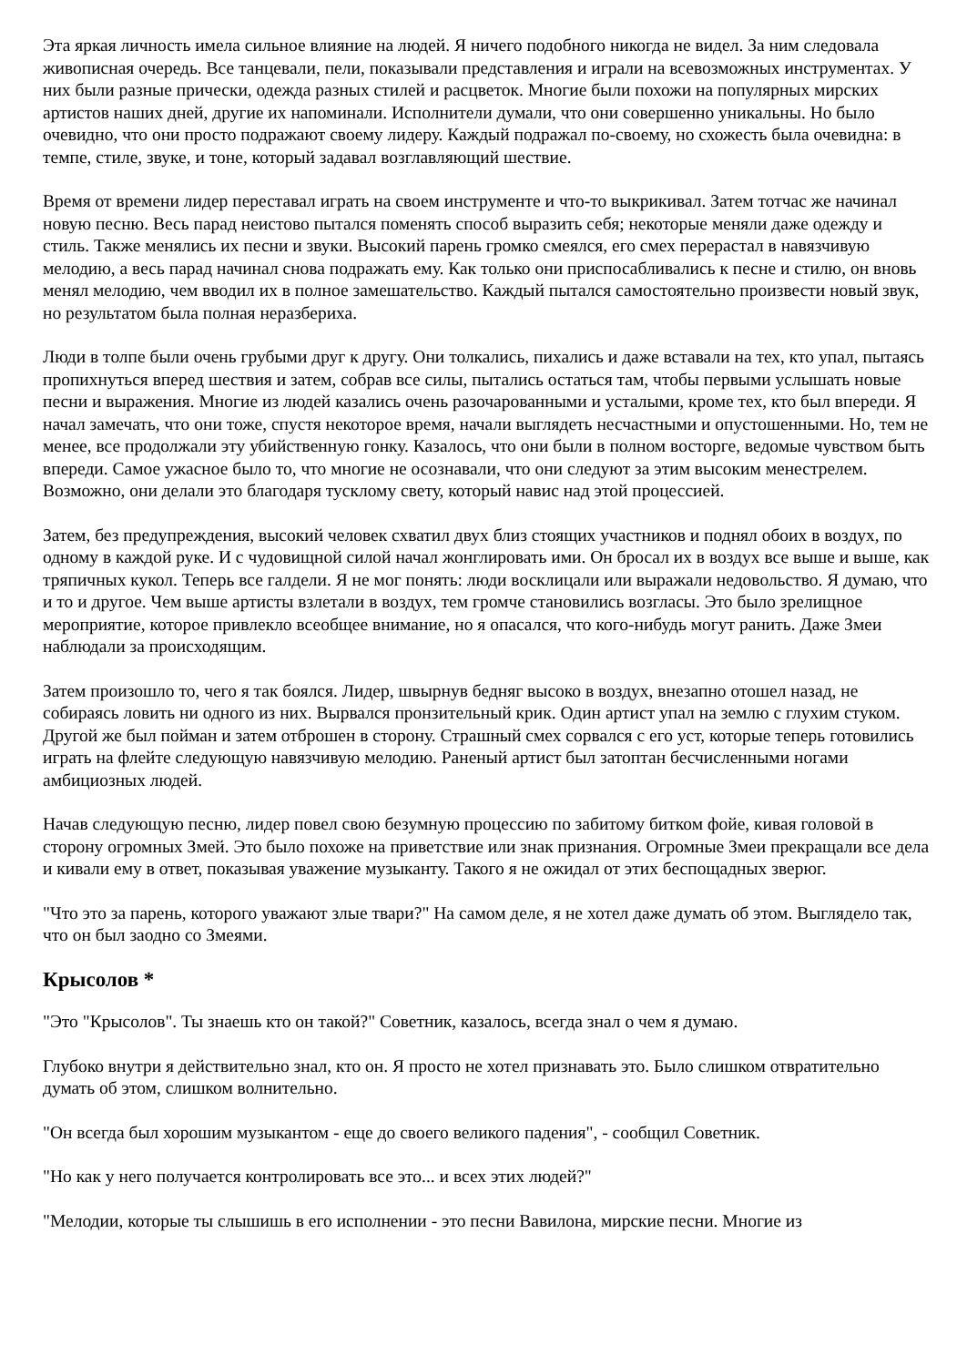Эта яркая личность имела сильное влияние на людей. Я ничего подобного никогда не видел. За ним следовала живописная очередь. Все танцевали, пели, показывали представления и играли на всевозможных инструментах. У них были разные прически, одежда разных стилей и расцветок. Многие были похожи на популярных мирских артистов наших дней, другие их напоминали. Исполнители думали, что они совершенно уникальны. Но было очевидно, что они просто подражают своему лидеру. Каждый подражал по-своему, но схожесть была очевидна: в темпе, стиле, звуке, и тоне, который задавал возглавляющий шествие.
Время от времени лидер переставал играть на своем инструменте и что-то выкрикивал. Затем тотчас же начинал новую песню. Весь парад неистово пытался поменять способ выразить себя; некоторые меняли даже одежду и стиль. Также менялись их песни и звуки. Высокий парень громко смеялся, его смех перерастал в навязчивую мелодию, а весь парад начинал снова подражать ему. Как только они приспосабливались к песне и стилю, он вновь менял мелодию, чем вводил их в полное замешательство. Каждый пытался самостоятельно произвести новый звук, но результатом была полная неразбериха.
Люди в толпе были очень грубыми друг к другу. Они толкались, пихались и даже вставали на тех, кто упал, пытаясь пропихнуться вперед шествия и затем, собрав все силы, пытались остаться там, чтобы первыми услышать новые песни и выражения. Многие из людей казались очень разочарованными и усталыми, кроме тех, кто был впереди. Я начал замечать, что они тоже, спустя некоторое время, начали выглядеть несчастными и опустошенными. Но, тем не менее, все продолжали эту убийственную гонку. Казалось, что они были в полном восторге, ведомые чувством быть впереди. Самое ужасное было то, что многие не осознавали, что они следуют за этим высоким менестрелем. Возможно, они делали это благодаря тусклому свету, который навис над этой процессией.
Затем, без предупреждения, высокий человек схватил двух близ стоящих участников и поднял обоих в воздух, по одному в каждой руке. И с чудовищной силой начал жонглировать ими. Он бросал их в воздух все выше и выше, как тряпичных кукол. Теперь все галдели. Я не мог понять: люди восклицали или выражали недовольство. Я думаю, что и то и другое. Чем выше артисты взлетали в воздух, тем громче становились возгласы. Это было зрелищное мероприятие, которое привлекло всеобщее внимание, но я опасался, что кого-нибудь могут ранить. Даже Змеи наблюдали за происходящим.
Затем произошло то, чего я так боялся. Лидер, швырнув бедняг высоко в воздух, внезапно отошел назад, не собираясь ловить ни одного из них. Вырвался пронзительный крик. Один артист упал на землю с глухим стуком. Другой же был пойман и затем отброшен в сторону. Страшный смех сорвался с его уст, которые теперь готовились играть на флейте следующую навязчивую мелодию. Раненый артист был затоптан бесчисленными ногами амбициозных людей.
Начав следующую песню, лидер повел свою безумную процессию по забитому битком фойе, кивая головой в сторону огромных Змей. Это было похоже на приветствие или знак признания. Огромные Змеи прекращали все дела и кивали ему в ответ, показывая уважение музыканту. Такого я не ожидал от этих беспощадных зверюг.
"Что это за парень, которого уважают злые твари?" На самом деле, я не хотел даже думать об этом. Выглядело так, что он был заодно со Змеями.
Крысолов *
"Это "Крысолов". Ты знаешь кто он такой?" Советник, казалось, всегда знал о чем я думаю.
Глубоко внутри я действительно знал, кто он. Я просто не хотел признавать это. Было слишком отвратительно думать об этом, слишком волнительно.
"Он всегда был хорошим музыкантом - еще до своего великого падения", - сообщил Советник.
"Но как у него получается контролировать все это... и всех этих людей?"
"Мелодии, которые ты слышишь в его исполнении - это песни Вавилона, мирские песни. Многие из